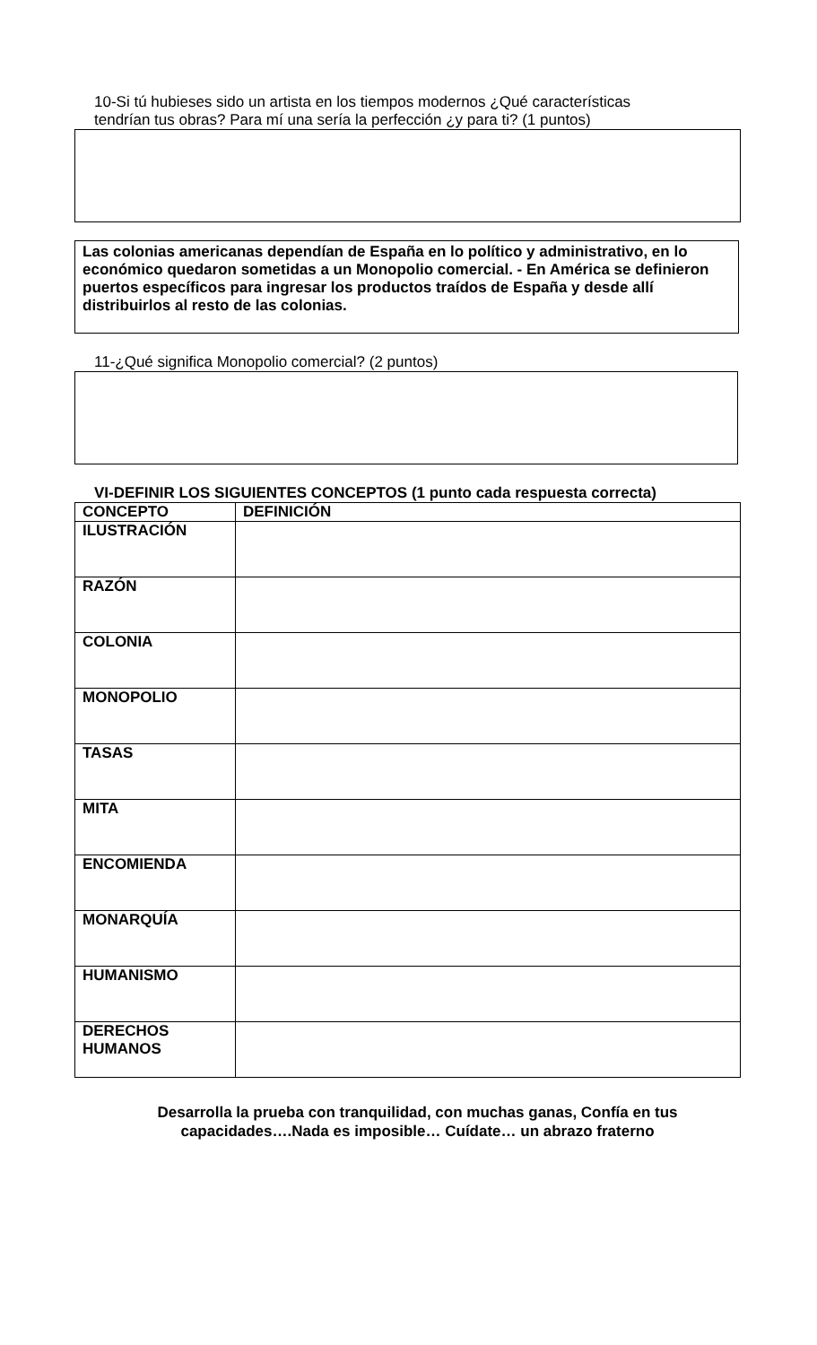10-Si tú hubieses sido un artista en los tiempos modernos ¿Qué características
tendrían tus obras? Para mí una sería la perfección ¿y para ti? (1 puntos)
Las colonias americanas dependían de España en lo político y administrativo, en lo económico quedaron sometidas a un Monopolio comercial. - En América se definieron puertos específicos para ingresar los productos traídos de España y desde allí distribuirlos al resto de las colonias.
11-¿Qué significa Monopolio comercial? (2 puntos)
VI-DEFINIR LOS SIGUIENTES CONCEPTOS (1 punto cada respuesta correcta)
| CONCEPTO | DEFINICIÓN |
| --- | --- |
| ILUSTRACIÓN | |
| RAZÓN | |
| COLONIA | |
| MONOPOLIO | |
| TASAS | |
| MITA | |
| ENCOMIENDA | |
| MONARQUÍA | |
| HUMANISMO | |
| DERECHOS HUMANOS | |
Desarrolla la prueba con tranquilidad, con muchas ganas, Confía en tus
capacidades….Nada es imposible… Cuídate… un abrazo fraterno